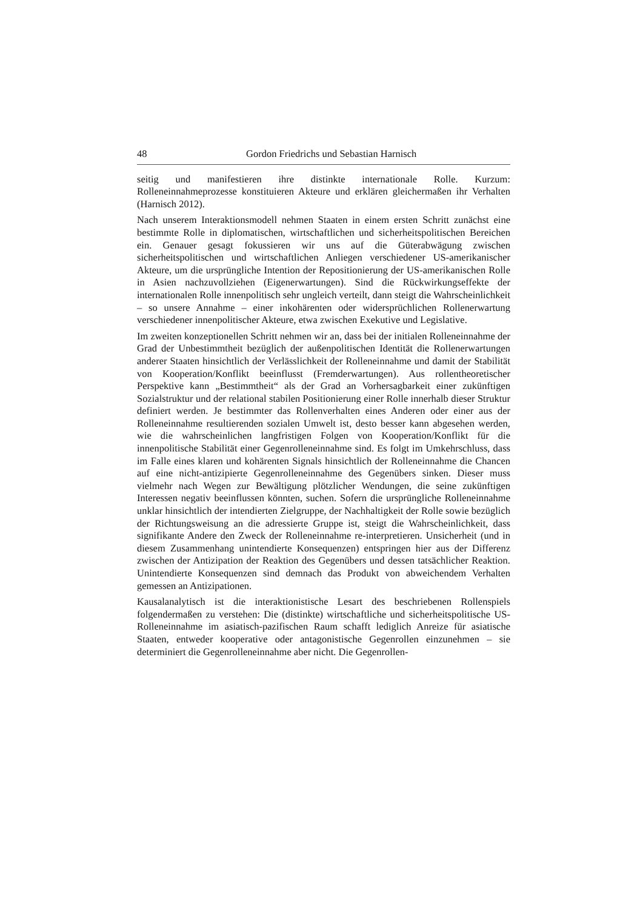48 Gordon Friedrichs und Sebastian Harnisch
seitig und manifestieren ihre distinkte internationale Rolle. Kurzum: Rolleneinnahmeprozesse konstituieren Akteure und erklären gleichermaßen ihr Verhalten (Harnisch 2012).
Nach unserem Interaktionsmodell nehmen Staaten in einem ersten Schritt zunächst eine bestimmte Rolle in diplomatischen, wirtschaftlichen und sicherheitspolitischen Bereichen ein. Genauer gesagt fokussieren wir uns auf die Güterabwägung zwischen sicherheitspolitischen und wirtschaftlichen Anliegen verschiedener US-amerikanischer Akteure, um die ursprüngliche Intention der Repositionierung der US-amerikanischen Rolle in Asien nachzuvollziehen (Eigenerwartungen). Sind die Rückwirkungseffekte der internationalen Rolle innenpolitisch sehr ungleich verteilt, dann steigt die Wahrscheinlichkeit – so unsere Annahme – einer inkohärenten oder widersprüchlichen Rollenerwartung verschiedener innenpolitischer Akteure, etwa zwischen Exekutive und Legislative.
Im zweiten konzeptionellen Schritt nehmen wir an, dass bei der initialen Rolleneinnahme der Grad der Unbestimmtheit bezüglich der außenpolitischen Identität die Rollenerwartungen anderer Staaten hinsichtlich der Verlässlichkeit der Rolleneinnahme und damit der Stabilität von Kooperation/Konflikt beeinflusst (Fremderwartungen). Aus rollentheoretischer Perspektive kann „Bestimmtheit“ als der Grad an Vorhersagbarkeit einer zukünftigen Sozialstruktur und der relational stabilen Positionierung einer Rolle innerhalb dieser Struktur definiert werden. Je bestimmter das Rollenverhalten eines Anderen oder einer aus der Rolleneinnahme resultierenden sozialen Umwelt ist, desto besser kann abgesehen werden, wie die wahrscheinlichen langfristigen Folgen von Kooperation/Konflikt für die innenpolitische Stabilität einer Gegenrolleneinnahme sind. Es folgt im Umkehrschluss, dass im Falle eines klaren und kohärenten Signals hinsichtlich der Rolleneinnahme die Chancen auf eine nicht-antizipierte Gegenrolleneinnahme des Gegenübers sinken. Dieser muss vielmehr nach Wegen zur Bewältigung plötzlicher Wendungen, die seine zukünftigen Interessen negativ beeinflussen könnten, suchen. Sofern die ursprüngliche Rolleneinnahme unklar hinsichtlich der intendierten Zielgruppe, der Nachhaltigkeit der Rolle sowie bezüglich der Richtungsweisung an die adressierte Gruppe ist, steigt die Wahrscheinlichkeit, dass signifikante Andere den Zweck der Rolleneinnahme re-interpretieren. Unsicherheit (und in diesem Zusammenhang unintendierte Konsequenzen) entspringen hier aus der Differenz zwischen der Antizipation der Reaktion des Gegenübers und dessen tatsächlicher Reaktion. Unintendierte Konsequenzen sind demnach das Produkt von abweichendem Verhalten gemessen an Antizipationen.
Kausalanalytisch ist die interaktionistische Lesart des beschriebenen Rollenspiels folgendermaßen zu verstehen: Die (distinkte) wirtschaftliche und sicherheitspolitische US-Rolleneinnahme im asiatisch-pazifischen Raum schafft lediglich Anreize für asiatische Staaten, entweder kooperative oder antagonistische Gegenrollen einzunehmen – sie determiniert die Gegenrolleneinnahme aber nicht. Die Gegenrollen-